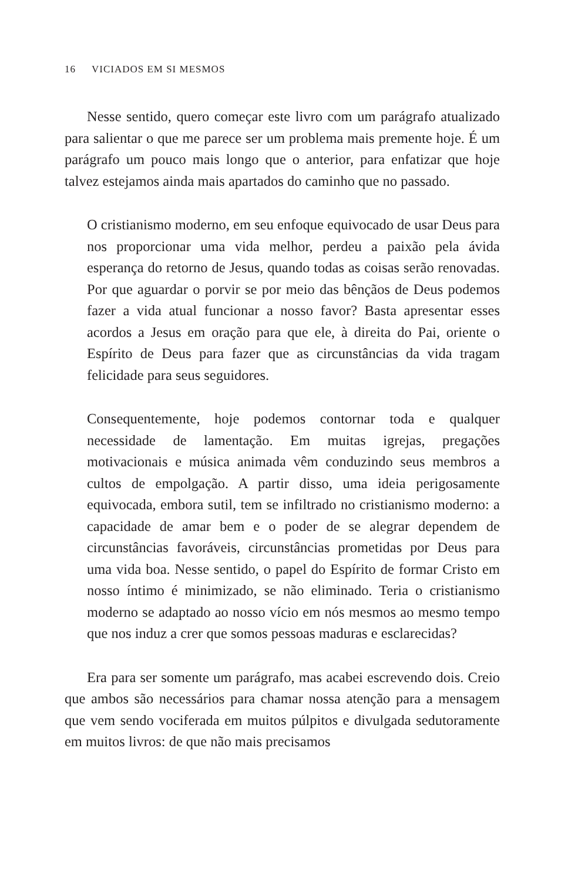16 VICIADOS EM SI MESMOS
Nesse sentido, quero começar este livro com um parágrafo atualizado para salientar o que me parece ser um problema mais premente hoje. É um parágrafo um pouco mais longo que o anterior, para enfatizar que hoje talvez estejamos ainda mais apartados do caminho que no passado.
O cristianismo moderno, em seu enfoque equivocado de usar Deus para nos proporcionar uma vida melhor, perdeu a paixão pela ávida esperança do retorno de Jesus, quando todas as coisas serão renovadas. Por que aguardar o porvir se por meio das bênçãos de Deus podemos fazer a vida atual funcionar a nosso favor? Basta apresentar esses acordos a Jesus em oração para que ele, à direita do Pai, oriente o Espírito de Deus para fazer que as circunstâncias da vida tragam felicidade para seus seguidores.
Consequentemente, hoje podemos contornar toda e qualquer necessidade de lamentação. Em muitas igrejas, pregações motivacionais e música animada vêm conduzindo seus membros a cultos de empolgação. A partir disso, uma ideia perigosamente equivocada, embora sutil, tem se infiltrado no cristianismo moderno: a capacidade de amar bem e o poder de se alegrar dependem de circunstâncias favoráveis, circunstâncias prometidas por Deus para uma vida boa. Nesse sentido, o papel do Espírito de formar Cristo em nosso íntimo é minimizado, se não eliminado. Teria o cristianismo moderno se adaptado ao nosso vício em nós mesmos ao mesmo tempo que nos induz a crer que somos pessoas maduras e esclarecidas?
Era para ser somente um parágrafo, mas acabei escrevendo dois. Creio que ambos são necessários para chamar nossa atenção para a mensagem que vem sendo vociferada em muitos púlpitos e divulgada sedutoramente em muitos livros: de que não mais precisamos